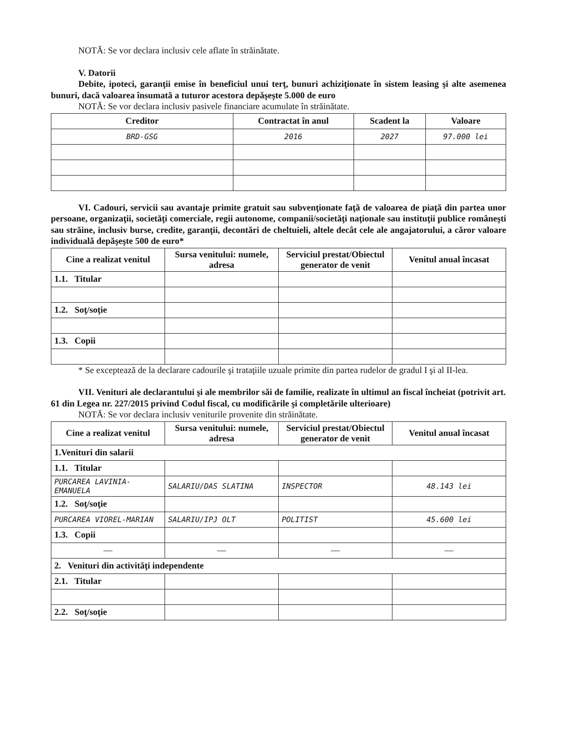NOTĂ: Se vor declara inclusiv cele aflate în străinătate.
V. Datorii
Debite, ipoteci, garanţii emise în beneficiul unui terţ, bunuri achiziţionate în sistem leasing şi alte asemenea bunuri, dacă valoarea însumată a tuturor acestora depăşeşte 5.000 de euro
NOTĂ: Se vor declara inclusiv pasivele financiare acumulate în străinătate.
| Creditor | Contractat în anul | Scadent la | Valoare |
| --- | --- | --- | --- |
| BRD-GSG | 2016 | 2027 | 97.000 lei |
VI. Cadouri, servicii sau avantaje primite gratuit sau subvenţionate faţă de valoarea de piaţă din partea unor persoane, organizaţii, societăţi comerciale, regii autonome, companii/societăţi naţionale sau instituţii publice româneşti sau străine, inclusiv burse, credite, garanţii, decontări de cheltuieli, altele decât cele ale angajatorului, a căror valoare individuală depăşeşte 500 de euro*
| Cine a realizat venitul | Sursa venitului: numele, adresa | Serviciul prestat/Obiectul generator de venit | Venitul anual încasat |
| --- | --- | --- | --- |
| 1.1. Titular | | | |
| 1.2. Soţ/soţie | | | |
| 1.3. Copii | | | |
* Se exceptează de la declarare cadourile şi trataţiile uzuale primite din partea rudelor de gradul I şi al II-lea.
VII. Venituri ale declarantului şi ale membrilor săi de familie, realizate în ultimul an fiscal încheiat (potrivit art. 61 din Legea nr. 227/2015 privind Codul fiscal, cu modificările şi completările ulterioare)
NOTĂ: Se vor declara inclusiv veniturile provenite din străinătate.
| Cine a realizat venitul | Sursa venitului: numele, adresa | Serviciul prestat/Obiectul generator de venit | Venitul anual încasat |
| --- | --- | --- | --- |
| 1.Venituri din salarii | | | |
| 1.1. Titular | | | |
| PURCAREA LAVINIA-EMANUELA | SALARIU/DAS SLATINA | INSPECTOR | 48.143 lei |
| 1.2. Soţ/soţie | | | |
| PURCAREA VIOREL-MARIAN | SALARIU/IPJ OLT | POLITIST | 45.600 lei |
| 1.3. Copii | | | |
| — | — | — | — |
| 2. Venituri din activităţi independente | | | |
| 2.1. Titular | | | |
| 2.2. Soţ/soţie | | | |